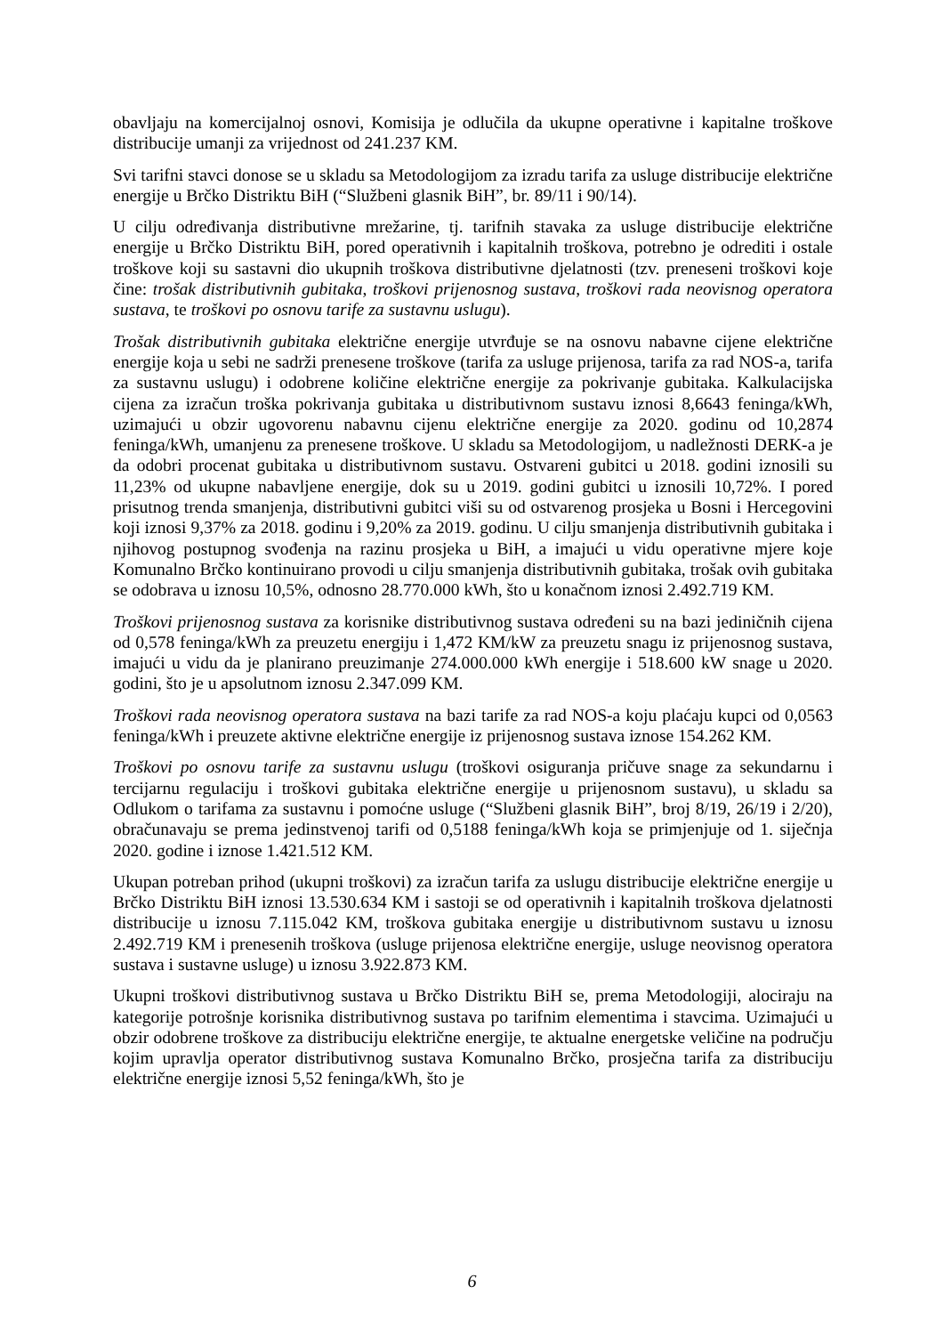obavljaju na komercijalnoj osnovi, Komisija je odlučila da ukupne operativne i kapitalne troškove distribucije umanji za vrijednost od 241.237 KM.
Svi tarifni stavci donose se u skladu sa Metodologijom za izradu tarifa za usluge distribucije električne energije u Brčko Distriktu BiH (“Službeni glasnik BiH”, br. 89/11 i 90/14).
U cilju određivanja distributivne mrežarine, tj. tarifnih stavaka za usluge distribucije električne energije u Brčko Distriktu BiH, pored operativnih i kapitalnih troškova, potrebno je odrediti i ostale troškove koji su sastavni dio ukupnih troškova distributivne djelatnosti (tzv. preneseni troškovi koje čine: trošak distributivnih gubitaka, troškovi prijenosnog sustava, troškovi rada neovisnog operatora sustava, te troškovi po osnovu tarife za sustavnu uslugu).
Trošak distributivnih gubitaka električne energije utvrđuje se na osnovu nabavne cijene električne energije koja u sebi ne sadrži prenesene troškove (tarifa za usluge prijenosa, tarifa za rad NOS-a, tarifa za sustavnu uslugu) i odobrene količine električne energije za pokrivanje gubitaka. Kalkulacijska cijena za izračun troška pokrivanja gubitaka u distributivnom sustavu iznosi 8,6643 feninga/kWh, uzimajući u obzir ugovorenu nabavnu cijenu električne energije za 2020. godinu od 10,2874 feninga/kWh, umanjenu za prenesene troškove. U skladu sa Metodologijom, u nadležnosti DERK-a je da odobri procenat gubitaka u distributivnom sustavu. Ostvareni gubitci u 2018. godini iznosili su 11,23% od ukupne nabavljene energije, dok su u 2019. godini gubitci u iznosili 10,72%. I pored prisutnog trenda smanjenja, distributivni gubitci viši su od ostvarenog prosjeka u Bosni i Hercegovini koji iznosi 9,37% za 2018. godinu i 9,20% za 2019. godinu. U cilju smanjenja distributivnih gubitaka i njihovog postupnog svođenja na razinu prosjeka u BiH, a imajući u vidu operativne mjere koje Komunalno Brčko kontinuirano provodi u cilju smanjenja distributivnih gubitaka, trošak ovih gubitaka se odobrava u iznosu 10,5%, odnosno 28.770.000 kWh, što u konačnom iznosi 2.492.719 KM.
Troškovi prijenosnog sustava za korisnike distributivnog sustava određeni su na bazi jediničnih cijena od 0,578 feninga/kWh za preuzetu energiju i 1,472 KM/kW za preuzetu snagu iz prijenosnog sustava, imajući u vidu da je planirano preuzimanje 274.000.000 kWh energije i 518.600 kW snage u 2020. godini, što je u apsolutnom iznosu 2.347.099 KM.
Troškovi rada neovisnog operatora sustava na bazi tarife za rad NOS-a koju plaćaju kupci od 0,0563 feninga/kWh i preuzete aktivne električne energije iz prijenosnog sustava iznose 154.262 KM.
Troškovi po osnovu tarife za sustavnu uslugu (troškovi osiguranja pričuve snage za sekundarnu i tercijarnu regulaciju i troškovi gubitaka električne energije u prijenosnom sustavu), u skladu sa Odlukom o tarifama za sustavnu i pomoćne usluge (“Službeni glasnik BiH”, broj 8/19, 26/19 i 2/20), obračunavaju se prema jedinstvenoj tarifi od 0,5188 feninga/kWh koja se primjenjuje od 1. siječnja 2020. godine i iznose 1.421.512 KM.
Ukupan potreban prihod (ukupni troškovi) za izračun tarifa za uslugu distribucije električne energije u Brčko Distriktu BiH iznosi 13.530.634 KM i sastoji se od operativnih i kapitalnih troškova djelatnosti distribucije u iznosu 7.115.042 KM, troškova gubitaka energije u distributivnom sustavu u iznosu 2.492.719 KM i prenesenih troškova (usluge prijenosa električne energije, usluge neovisnog operatora sustava i sustavne usluge) u iznosu 3.922.873 KM.
Ukupni troškovi distributivnog sustava u Brčko Distriktu BiH se, prema Metodologiji, alociraju na kategorije potrošnje korisnika distributivnog sustava po tarifnim elementima i stavcima. Uzimajući u obzir odobrene troškove za distribuciju električne energije, te aktualne energetske veličine na području kojim upravlja operator distributivnog sustava Komunalno Brčko, prosječna tarifa za distribuciju električne energije iznosi 5,52 feninga/kWh, što je
6